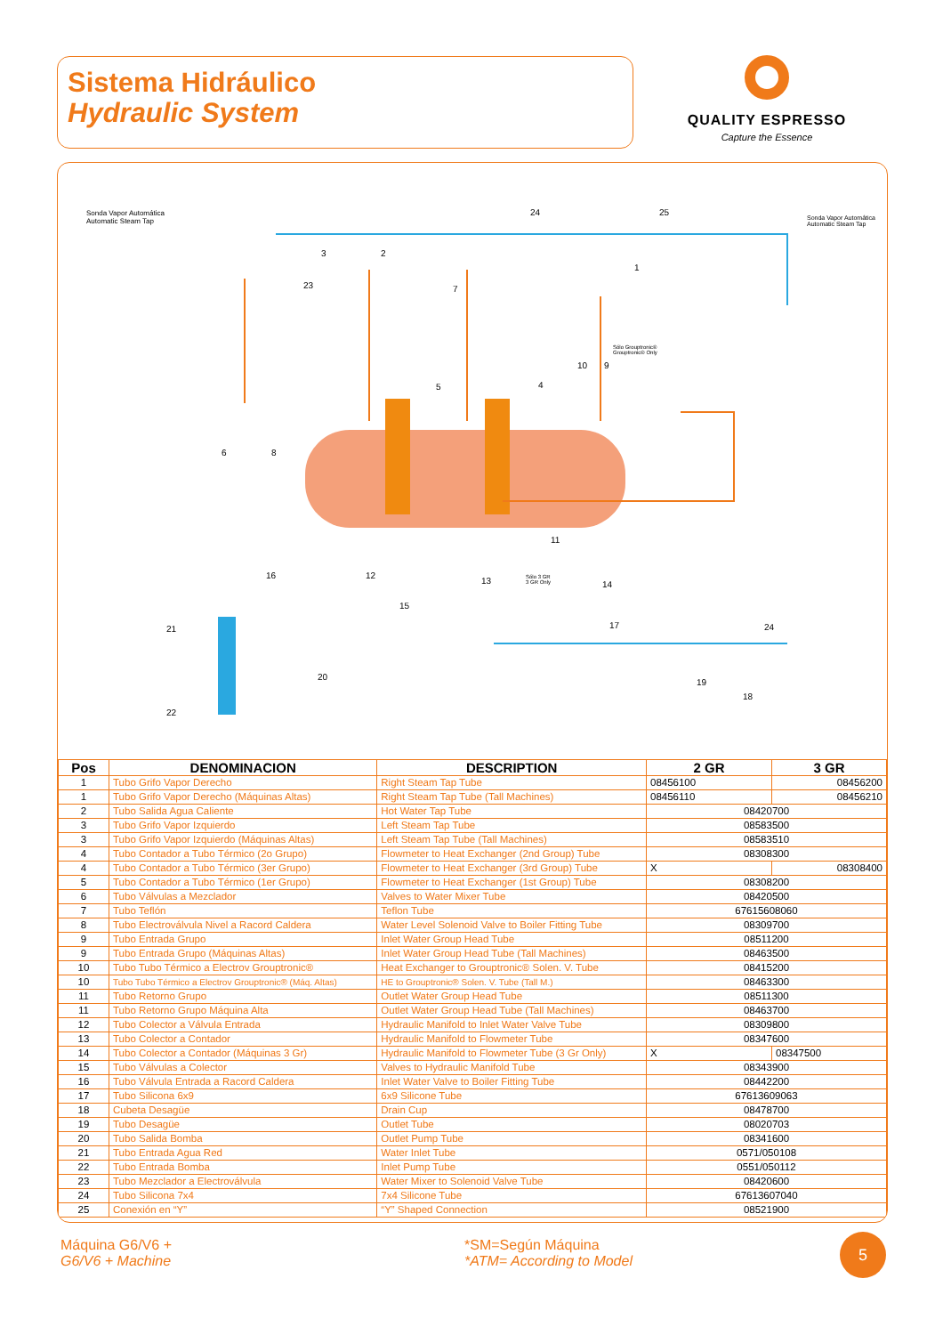Sistema Hidráulico
Hydraulic System
QUALITY ESPRESSO
Capture the Essence
Sonda Vapor Automática
Automatic Steam Tap
Sonda Vapor Automática
Automatic Steam Tap
Sólo Grouptronic®
Grouptronic® Only
Sólo 3 GR
3 GR Only
24 25
3 2
23
1
7
10 9
5 4
6 8
11
16 12
13 14
15
21 17 24
20
19
18
22
| Pos | DENOMINACION | DESCRIPTION | 2 GR | 3 GR |
| --- | --- | --- | --- | --- |
| 1 | Tubo Grifo Vapor Derecho | Right Steam Tap Tube | 08456100 | 08456200 |
| 1 | Tubo Grifo Vapor Derecho (Máquinas Altas) | Right Steam Tap Tube (Tall Machines) | 08456110 | 08456210 |
| 2 | Tubo Salida Agua Caliente | Hot Water Tap Tube | 08420700 | |
| 3 | Tubo Grifo Vapor Izquierdo | Left Steam Tap Tube | 08583500 | |
| 3 | Tubo Grifo Vapor Izquierdo (Máquinas Altas) | Left Steam Tap Tube (Tall Machines) | 08583510 | |
| 4 | Tubo Contador a Tubo Térmico (2o Grupo) | Flowmeter to Heat Exchanger (2nd Group) Tube | 08308300 | |
| 4 | Tubo Contador a Tubo Térmico (3er Grupo) | Flowmeter to Heat Exchanger (3rd Group) Tube | X | 08308400 |
| 5 | Tubo Contador a Tubo Térmico (1er Grupo) | Flowmeter to Heat Exchanger (1st Group) Tube | 08308200 | |
| 6 | Tubo Válvulas a Mezclador | Valves to Water Mixer Tube | 08420500 | |
| 7 | Tubo Teflón | Teflon Tube | 67615608060 | |
| 8 | Tubo Electroválvula Nivel a Racord Caldera | Water Level Solenoid Valve to Boiler Fitting Tube | 08309700 | |
| 9 | Tubo Entrada Grupo | Inlet Water Group Head Tube | 08511200 | |
| 9 | Tubo Entrada Grupo (Máquinas Altas) | Inlet Water Group Head Tube (Tall Machines) | 08463500 | |
| 10 | Tubo Tubo Térmico a Electrov Grouptronic® | Heat Exchanger to Grouptronic® Solen. V. Tube | 08415200 | |
| 10 | Tubo Tubo Térmico a Electrov Grouptronic® (Máq. Altas) | HE to Grouptronic® Solen. V. Tube (Tall M.) | 08463300 | |
| 11 | Tubo Retorno Grupo | Outlet Water Group Head Tube | 08511300 | |
| 11 | Tubo Retorno Grupo Máquina Alta | Outlet Water Group Head Tube (Tall Machines) | 08463700 | |
| 12 | Tubo Colector a Válvula Entrada | Hydraulic Manifold to Inlet Water Valve Tube | 08309800 | |
| 13 | Tubo Colector a Contador | Hydraulic Manifold to Flowmeter Tube | 08347600 | |
| 14 | Tubo Colector a Contador (Máquinas 3 Gr) | Hydraulic Manifold to Flowmeter Tube (3 Gr Only) | X | 08347500 |
| 15 | Tubo Válvulas a Colector | Valves to Hydraulic Manifold Tube | 08343900 | |
| 16 | Tubo Válvula Entrada a Racord Caldera | Inlet Water Valve to Boiler Fitting Tube | 08442200 | |
| 17 | Tubo Silicona 6x9 | 6x9 Silicone Tube | 67613609063 | |
| 18 | Cubeta Desagüe | Drain Cup | 08478700 | |
| 19 | Tubo Desagüe | Outlet Tube | 08020703 | |
| 20 | Tubo Salida Bomba | Outlet Pump Tube | 08341600 | |
| 21 | Tubo Entrada Agua Red | Water Inlet Tube | 0571/050108 | |
| 22 | Tubo Entrada Bomba | Inlet Pump Tube | 0551/050112 | |
| 23 | Tubo Mezclador a Electroválvula | Water Mixer to Solenoid Valve Tube | 08420600 | |
| 24 | Tubo Silicona 7x4 | 7x4 Silicone Tube | 67613607040 | |
| 25 | Conexión en “Y” | “Y” Shaped Connection | 08521900 | |
Máquina G6/V6 +
G6/V6 + Machine
*SM=Según Máquina
*ATM= According to Model
5